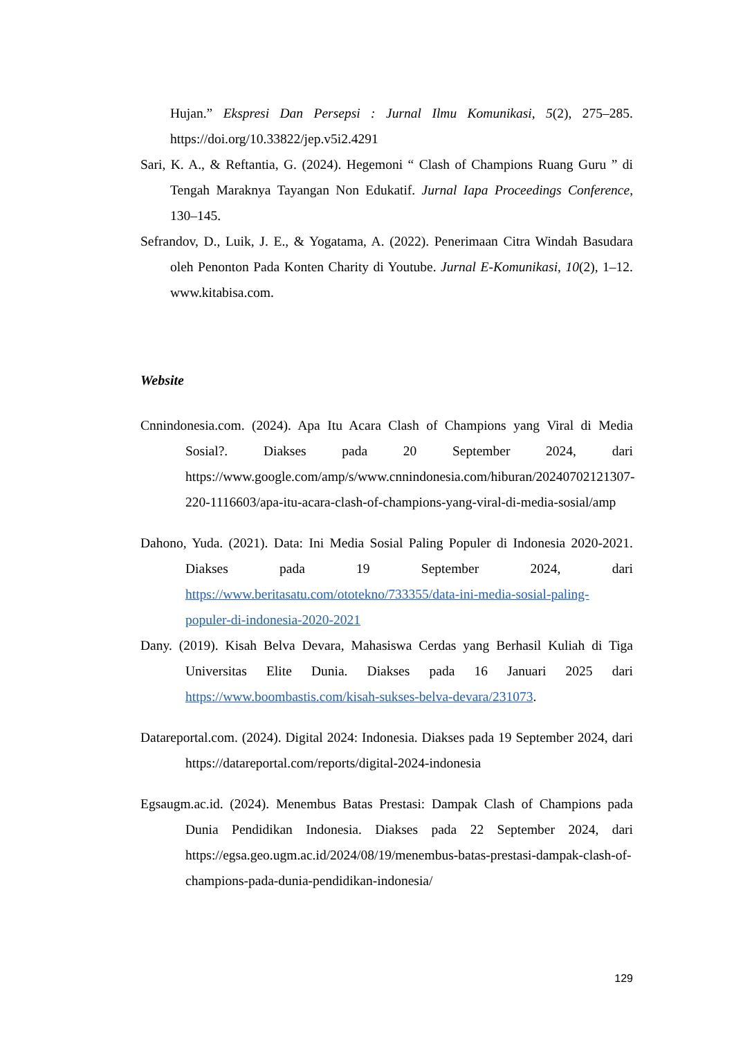Hujan.” Ekspresi Dan Persepsi : Jurnal Ilmu Komunikasi, 5(2), 275–285. https://doi.org/10.33822/jep.v5i2.4291
Sari, K. A., & Reftantia, G. (2024). Hegemoni “ Clash of Champions Ruang Guru ” di Tengah Maraknya Tayangan Non Edukatif. Jurnal Iapa Proceedings Conference, 130–145.
Sefrandov, D., Luik, J. E., & Yogatama, A. (2022). Penerimaan Citra Windah Basudara oleh Penonton Pada Konten Charity di Youtube. Jurnal E-Komunikasi, 10(2), 1–12. www.kitabisa.com.
Website
Cnnindonesia.com. (2024). Apa Itu Acara Clash of Champions yang Viral di Media Sosial?. Diakses pada 20 September 2024, dari https://www.google.com/amp/s/www.cnnindonesia.com/hiburan/20240702121307-220-1116603/apa-itu-acara-clash-of-champions-yang-viral-di-media-sosial/amp
Dahono, Yuda. (2021). Data: Ini Media Sosial Paling Populer di Indonesia 2020-2021. Diakses pada 19 September 2024, dari https://www.beritasatu.com/ototekno/733355/data-ini-media-sosial-paling-populer-di-indonesia-2020-2021
Dany. (2019). Kisah Belva Devara, Mahasiswa Cerdas yang Berhasil Kuliah di Tiga Universitas Elite Dunia. Diakses pada 16 Januari 2025 dari https://www.boombastis.com/kisah-sukses-belva-devara/231073.
Datareportal.com. (2024). Digital 2024: Indonesia. Diakses pada 19 September 2024, dari https://datareportal.com/reports/digital-2024-indonesia
Egsaugm.ac.id. (2024). Menembus Batas Prestasi: Dampak Clash of Champions pada Dunia Pendidikan Indonesia. Diakses pada 22 September 2024, dari https://egsa.geo.ugm.ac.id/2024/08/19/menembus-batas-prestasi-dampak-clash-of-champions-pada-dunia-pendidikan-indonesia/
129